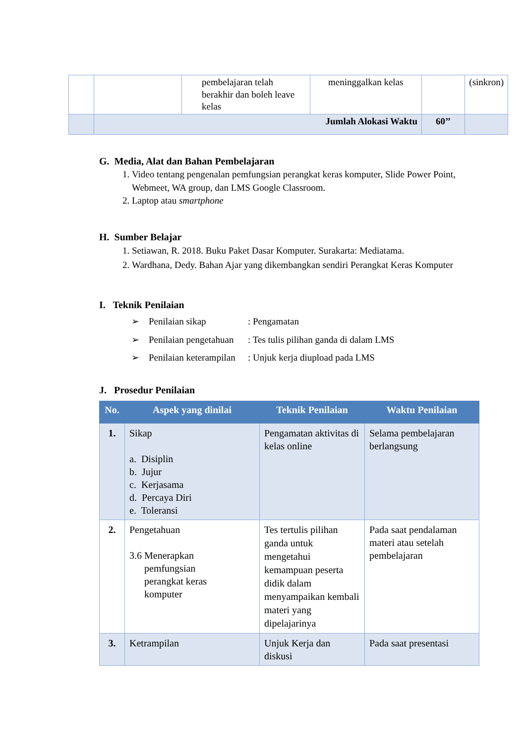| | | pembelajaran telah berakhir dan boleh leave kelas | meninggalkan kelas | | (sinkron) |
| | Jumlah Alokasi Waktu | | | 60’’ | |
G. Media, Alat dan Bahan Pembelajaran
1. Video tentang pengenalan pemfungsian perangkat keras komputer, Slide Power Point, Webmeet, WA group, dan LMS Google Classroom.
2. Laptop atau smartphone
H. Sumber Belajar
1. Setiawan, R. 2018. Buku Paket Dasar Komputer. Surakarta: Mediatama.
2. Wardhana, Dedy. Bahan Ajar yang dikembangkan sendiri Perangkat Keras Komputer
I. Teknik Penilaian
➢ Penilaian sikap: Pengamatan
➢ Penilaian pengetahuan: Tes tulis pilihan ganda di dalam LMS
➢ Penilaian keterampilan: Unjuk kerja diupload pada LMS
J. Prosedur Penilaian
| No. | Aspek yang dinilai | Teknik Penilaian | Waktu Penilaian |
| --- | --- | --- | --- |
| 1. | Sikap a. Disiplin b. Jujur c. Kerjasama d. Percaya Diri e. Toleransi | Pengamatan aktivitas di kelas online | Selama pembelajaran berlangsung |
| 2. | Pengetahuan 3.6 Menerapkan pemfungsian perangkat keras komputer | Tes tertulis pilihan ganda untuk mengetahui kemampuan peserta didik dalam menyampaikan kembali materi yang dipelajarinya | Pada saat pendalaman materi atau setelah pembelajaran |
| 3. | Ketrampilan | Unjuk Kerja dan diskusi | Pada saat presentasi |